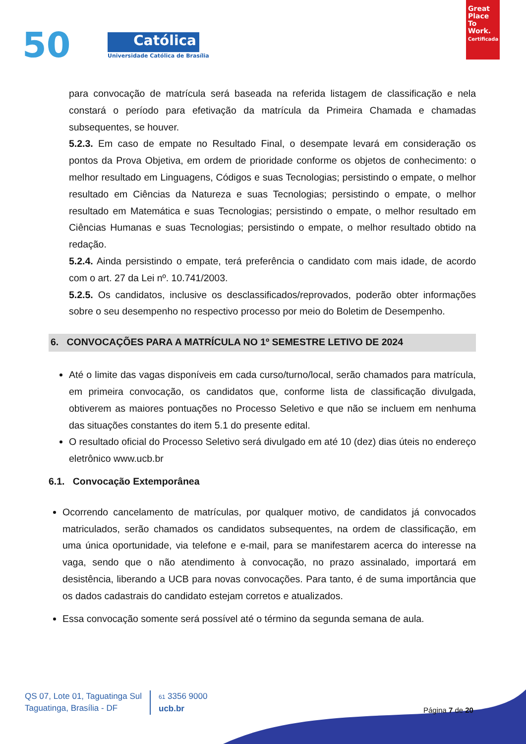50 Católica
Universidade Católica de Brasília
Great Place To Work.
Certificada
para convocação de matrícula será baseada na referida listagem de classificação e nela constará o período para efetivação da matrícula da Primeira Chamada e chamadas subsequentes, se houver.
5.2.3. Em caso de empate no Resultado Final, o desempate levará em consideração os pontos da Prova Objetiva, em ordem de prioridade conforme os objetos de conhecimento: o melhor resultado em Linguagens, Códigos e suas Tecnologias; persistindo o empate, o melhor resultado em Ciências da Natureza e suas Tecnologias; persistindo o empate, o melhor resultado em Matemática e suas Tecnologias; persistindo o empate, o melhor resultado em Ciências Humanas e suas Tecnologias; persistindo o empate, o melhor resultado obtido na redação.
5.2.4. Ainda persistindo o empate, terá preferência o candidato com mais idade, de acordo com o art. 27 da Lei nº. 10.741/2003.
5.2.5. Os candidatos, inclusive os desclassificados/reprovados, poderão obter informações sobre o seu desempenho no respectivo processo por meio do Boletim de Desempenho.
6. CONVOCAÇÕES PARA A MATRÍCULA NO 1º SEMESTRE LETIVO DE 2024
Até o limite das vagas disponíveis em cada curso/turno/local, serão chamados para matrícula, em primeira convocação, os candidatos que, conforme lista de classificação divulgada, obtiverem as maiores pontuações no Processo Seletivo e que não se incluem em nenhuma das situações constantes do item 5.1 do presente edital.
O resultado oficial do Processo Seletivo será divulgado em até 10 (dez) dias úteis no endereço eletrônico www.ucb.br
6.1. Convocação Extemporânea
Ocorrendo cancelamento de matrículas, por qualquer motivo, de candidatos já convocados matriculados, serão chamados os candidatos subsequentes, na ordem de classificação, em uma única oportunidade, via telefone e e-mail, para se manifestarem acerca do interesse na vaga, sendo que o não atendimento à convocação, no prazo assinalado, importará em desistência, liberando a UCB para novas convocações. Para tanto, é de suma importância que os dados cadastrais do candidato estejam corretos e atualizados.
Essa convocação somente será possível até o término da segunda semana de aula.
QS 07, Lote 01, Taguatinga Sul
Taguatinga, Brasília - DF
61 3356 9000
ucb.br
Página 7 de 20